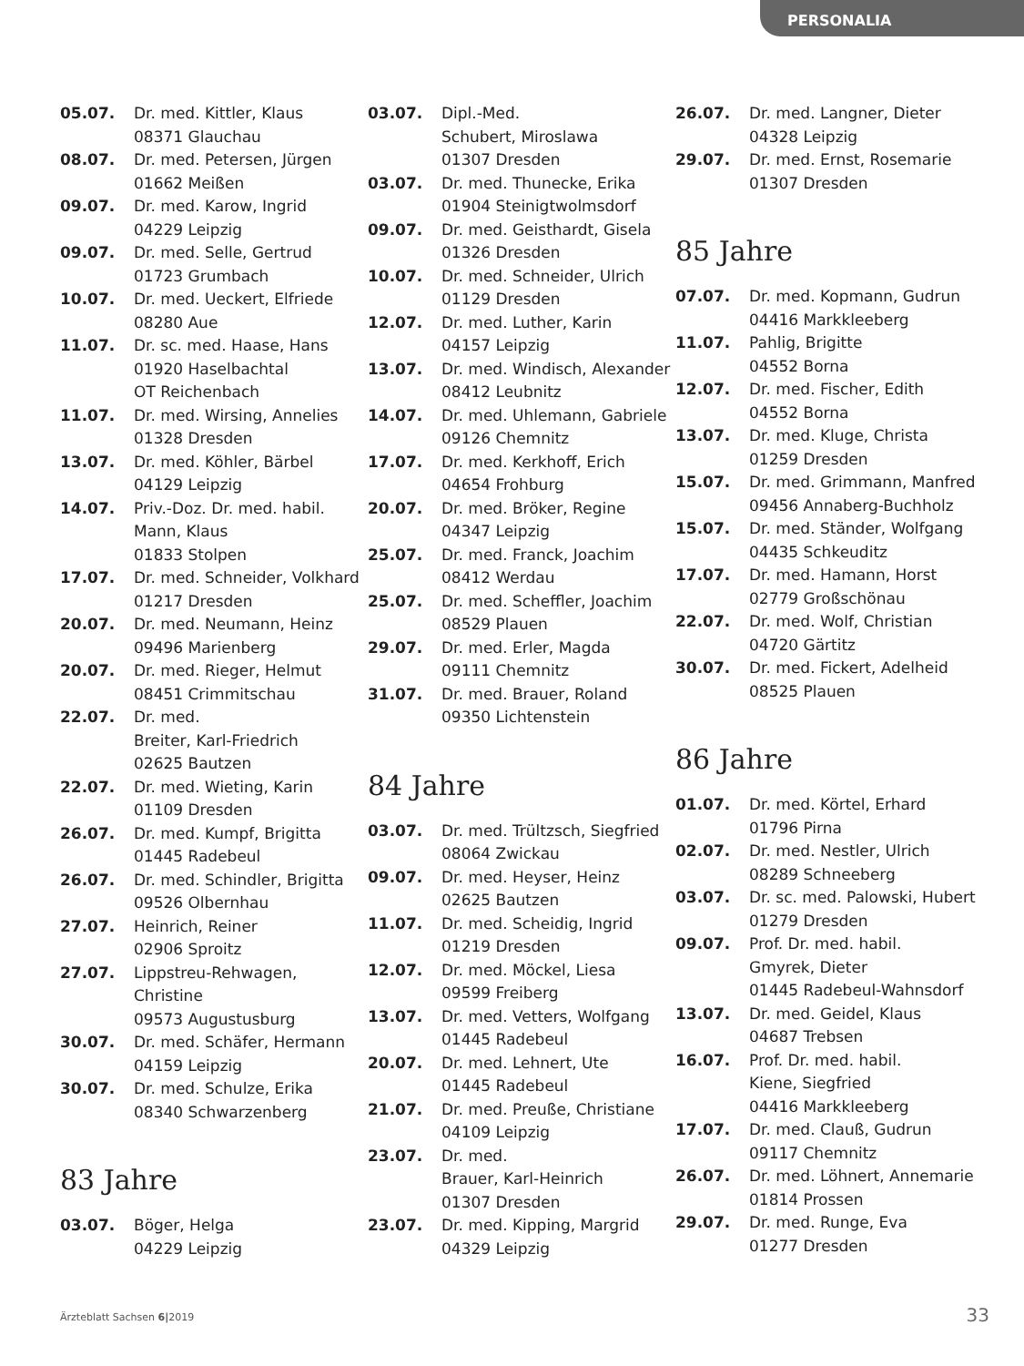PERSONALIA
05.07. Dr. med. Kittler, Klaus
08371 Glauchau
08.07. Dr. med. Petersen, Jürgen
01662 Meißen
09.07. Dr. med. Karow, Ingrid
04229 Leipzig
09.07. Dr. med. Selle, Gertrud
01723 Grumbach
10.07. Dr. med. Ueckert, Elfriede
08280 Aue
11.07. Dr. sc. med. Haase, Hans
01920 Haselbachtal
OT Reichenbach
11.07. Dr. med. Wirsing, Annelies
01328 Dresden
13.07. Dr. med. Köhler, Bärbel
04129 Leipzig
14.07. Priv.-Doz. Dr. med. habil.
Mann, Klaus
01833 Stolpen
17.07. Dr. med. Schneider, Volkhard
01217 Dresden
20.07. Dr. med. Neumann, Heinz
09496 Marienberg
20.07. Dr. med. Rieger, Helmut
08451 Crimmitschau
22.07. Dr. med.
Breiter, Karl-Friedrich
02625 Bautzen
22.07. Dr. med. Wieting, Karin
01109 Dresden
26.07. Dr. med. Kumpf, Brigitta
01445 Radebeul
26.07. Dr. med. Schindler, Brigitta
09526 Olbernhau
27.07. Heinrich, Reiner
02906 Sproitz
27.07. Lippstreu-Rehwagen,
Christine
09573 Augustusburg
30.07. Dr. med. Schäfer, Hermann
04159 Leipzig
30.07. Dr. med. Schulze, Erika
08340 Schwarzenberg
83 Jahre
03.07. Böger, Helga
04229 Leipzig
03.07. Dipl.-Med.
Schubert, Miroslawa
01307 Dresden
03.07. Dr. med. Thunecke, Erika
01904 Steinigtwolmsdorf
09.07. Dr. med. Geisthardt, Gisela
01326 Dresden
10.07. Dr. med. Schneider, Ulrich
01129 Dresden
12.07. Dr. med. Luther, Karin
04157 Leipzig
13.07. Dr. med. Windisch, Alexander
08412 Leubnitz
14.07. Dr. med. Uhlemann, Gabriele
09126 Chemnitz
17.07. Dr. med. Kerkhoff, Erich
04654 Frohburg
20.07. Dr. med. Bröker, Regine
04347 Leipzig
25.07. Dr. med. Franck, Joachim
08412 Werdau
25.07. Dr. med. Scheffler, Joachim
08529 Plauen
29.07. Dr. med. Erler, Magda
09111 Chemnitz
31.07. Dr. med. Brauer, Roland
09350 Lichtenstein
84 Jahre
03.07. Dr. med. Trültzsch, Siegfried
08064 Zwickau
09.07. Dr. med. Heyser, Heinz
02625 Bautzen
11.07. Dr. med. Scheidig, Ingrid
01219 Dresden
12.07. Dr. med. Möckel, Liesa
09599 Freiberg
13.07. Dr. med. Vetters, Wolfgang
01445 Radebeul
20.07. Dr. med. Lehnert, Ute
01445 Radebeul
21.07. Dr. med. Preuße, Christiane
04109 Leipzig
23.07. Dr. med.
Brauer, Karl-Heinrich
01307 Dresden
23.07. Dr. med. Kipping, Margrid
04329 Leipzig
26.07. Dr. med. Langner, Dieter
04328 Leipzig
29.07. Dr. med. Ernst, Rosemarie
01307 Dresden
85 Jahre
07.07. Dr. med. Kopmann, Gudrun
04416 Markkleeberg
11.07. Pahlig, Brigitte
04552 Borna
12.07. Dr. med. Fischer, Edith
04552 Borna
13.07. Dr. med. Kluge, Christa
01259 Dresden
15.07. Dr. med. Grimmann, Manfred
09456 Annaberg-Buchholz
15.07. Dr. med. Ständer, Wolfgang
04435 Schkeuditz
17.07. Dr. med. Hamann, Horst
02779 Großschönau
22.07. Dr. med. Wolf, Christian
04720 Gärtitz
30.07. Dr. med. Fickert, Adelheid
08525 Plauen
86 Jahre
01.07. Dr. med. Körtel, Erhard
01796 Pirna
02.07. Dr. med. Nestler, Ulrich
08289 Schneeberg
03.07. Dr. sc. med. Palowski, Hubert
01279 Dresden
09.07. Prof. Dr. med. habil.
Gmyrek, Dieter
01445 Radebeul-Wahnsdorf
13.07. Dr. med. Geidel, Klaus
04687 Trebsen
16.07. Prof. Dr. med. habil.
Kiene, Siegfried
04416 Markkleeberg
17.07. Dr. med. Clauß, Gudrun
09117 Chemnitz
26.07. Dr. med. Löhnert, Annemarie
01814 Prossen
29.07. Dr. med. Runge, Eva
01277 Dresden
Ärzteblatt Sachsen 6|2019 33